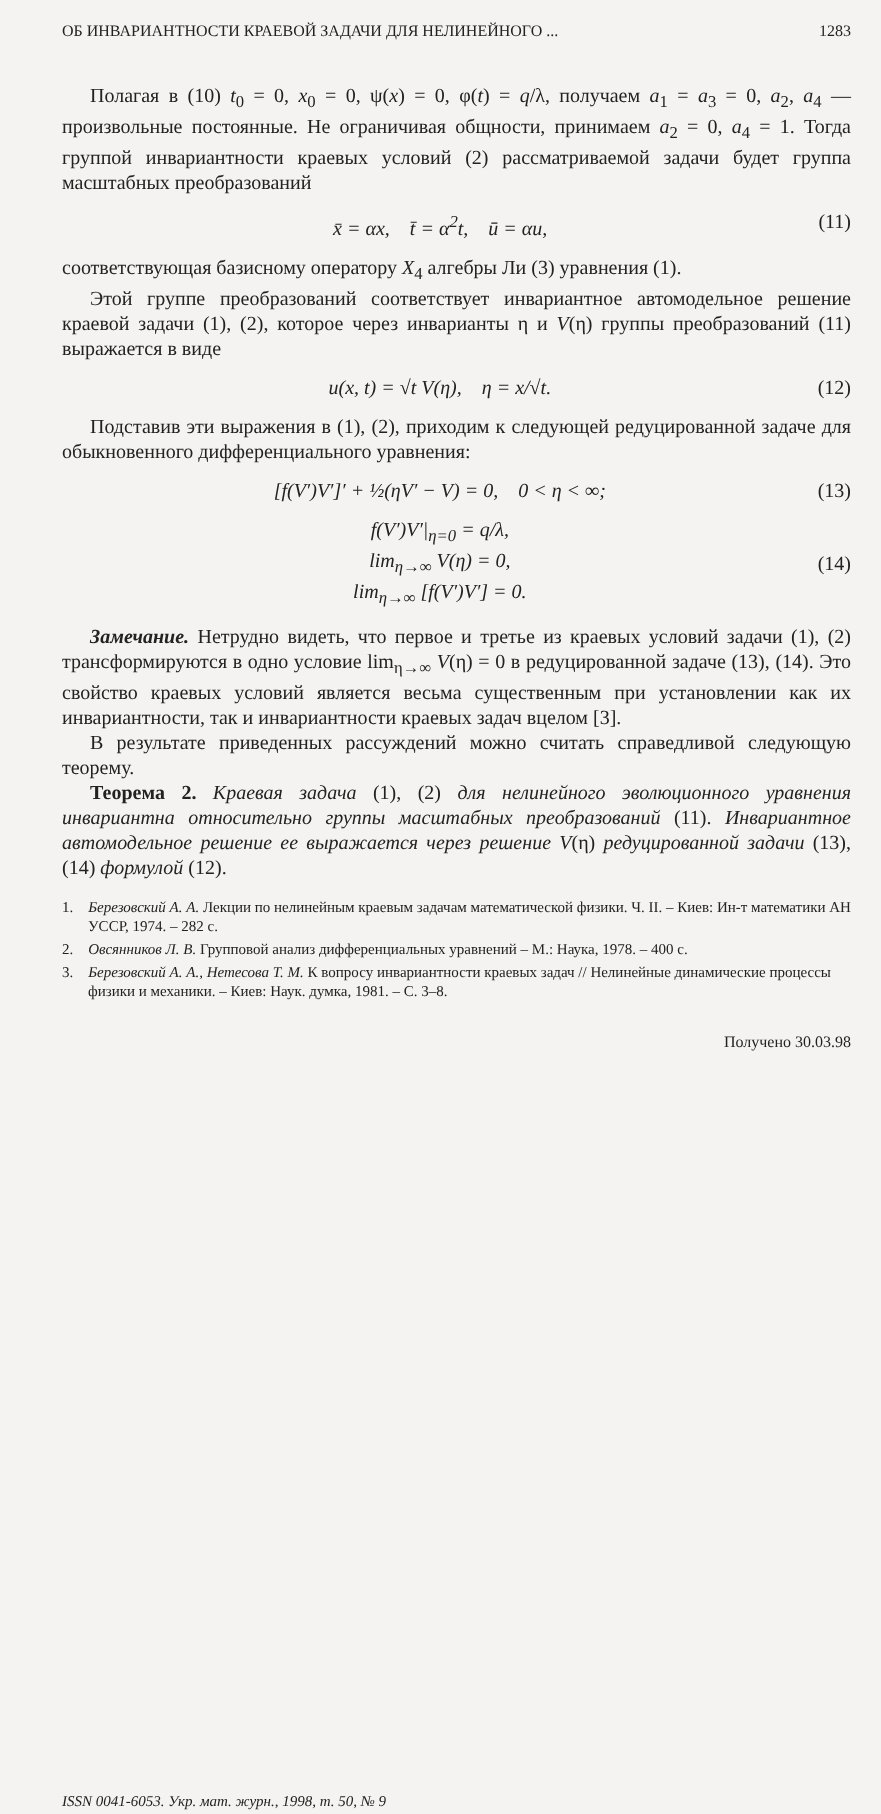ОБ ИНВАРИАНТНОСТИ КРАЕВОЙ ЗАДАЧИ ДЛЯ НЕЛИНЕЙНОГО ... 1283
Полагая в (10) t<sub>0</sub> = 0, x<sub>0</sub> = 0, ψ(x) = 0, φ(t) = q/λ, получаем a<sub>1</sub> = a<sub>3</sub> = 0, a<sub>2</sub>, a<sub>4</sub> — произвольные постоянные. Не ограничивая общности, принимаем a<sub>2</sub> = 0, a<sub>4</sub> = 1. Тогда группой инвариантности краевых условий (2) рассматриваемой задачи будет группа масштабных преобразований
x̄ = αx, t̄ = α<sup>2</sup>t, ū = αu, (11)
соответствующая базисному оператору X<sub>4</sub> алгебры Ли (3) уравнения (1).
Этой группе преобразований соответствует инвариантное автомодельное решение краевой задачи (1), (2), которое через инварианты η и V(η) группы преобразований (11) выражается в виде
u(x, t) = √t V(η), η = x/√t. (12)
Подставив эти выражения в (1), (2), приходим к следующей редуцированной задаче для обыкновенного дифференциального уравнения:
[f(V′)V′]′ + ½(ηV′ − V) = 0, 0 < η < ∞; (13)
f(V′)V′|<sub>η=0</sub> = q/λ,
lim<sub>η→∞</sub> V(η) = 0,
lim<sub>η→∞</sub> [f(V′)V′] = 0. (14)
Замечание. Нетрудно видеть, что первое и третье из краевых условий задачи (1), (2) трансформируются в одно условие lim<sub>η→∞</sub> V(η) = 0 в редуцированной задаче (13), (14). Это свойство краевых условий является весьма существенным при установлении как их инвариантности, так и инвариантности краевых задач вцелом [3].
В результате приведенных рассуждений можно считать справедливой следующую теорему.
Теорема 2. Краевая задача (1), (2) для нелинейного эволюционного уравнения инвариантна относительно группы масштабных преобразований (11). Инвариантное автомодельное решение ее выражается через решение V(η) редуцированной задачи (13), (14) формулой (12).
1. Березовский А. А. Лекции по нелинейным краевым задачам математической физики. Ч. II. – Киев: Ин-т математики АН УССР, 1974. – 282 с.
2. Овсянников Л. В. Групповой анализ дифференциальных уравнений – М.: Наука, 1978. – 400 с.
3. Березовский А. А., Нетесова Т. М. К вопросу инвариантности краевых задач // Нелинейные динамические процессы физики и механики. – Киев: Наук. думка, 1981. – С. 3–8.
Получено 30.03.98
ISSN 0041-6053. Укр. мат. журн., 1998, т. 50, № 9